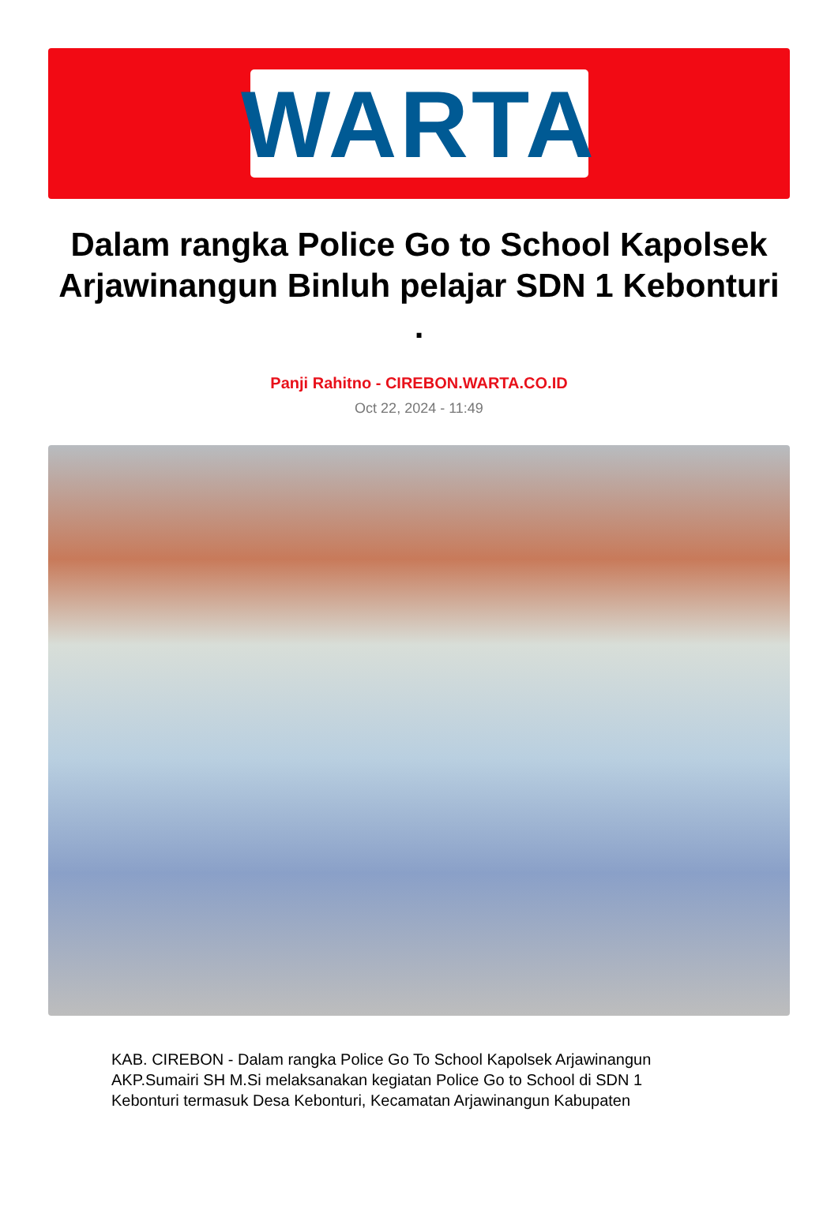WARTA
Dalam rangka Police Go to School Kapolsek Arjawinangun Binluh pelajar SDN 1 Kebonturi .
Panji Rahitno - CIREBON.WARTA.CO.ID
Oct 22, 2024 - 11:49
KAB. CIREBON - Dalam rangka Police Go To School Kapolsek Arjawinangun AKP.Sumairi SH M.Si melaksanakan kegiatan Police Go to School di SDN 1 Kebonturi termasuk Desa Kebonturi, Kecamatan Arjawinangun Kabupaten